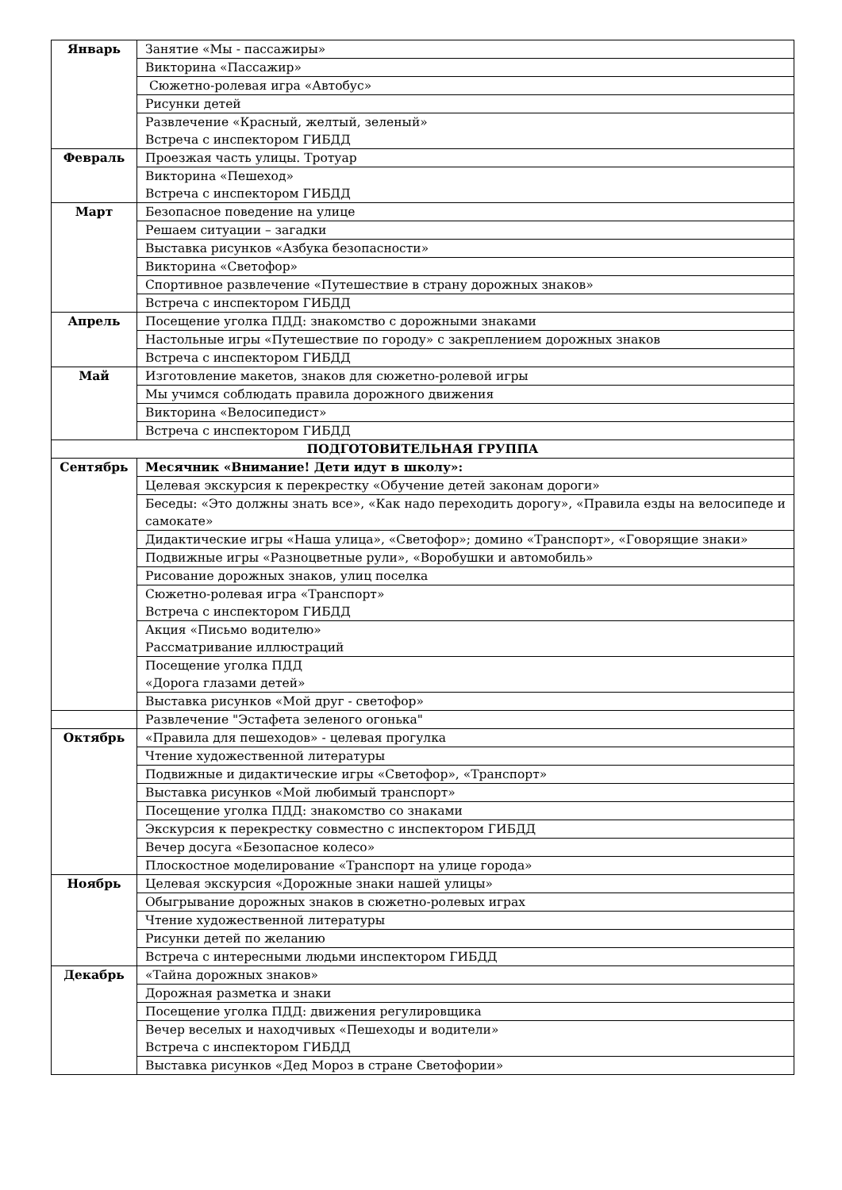| Январь | Занятие «Мы - пассажиры» |
| | Викторина «Пассажир» |
| | Сюжетно-ролевая игра «Автобус» |
| | Рисунки детей |
| | Развлечение «Красный, желтый, зеленый» Встреча с инспектором ГИБДД |
| Февраль | Проезжая часть улицы. Тротуар |
| | Викторина «Пешеход» Встреча с инспектором ГИБДД |
| Март | Безопасное поведение на улице |
| | Решаем ситуации – загадки |
| | Выставка рисунков «Азбука безопасности» |
| | Викторина «Светофор» |
| | Спортивное развлечение «Путешествие в страну дорожных знаков» |
| | Встреча с инспектором ГИБДД |
| Апрель | Посещение уголка ПДД: знакомство с дорожными знаками |
| | Настольные игры «Путешествие по городу» с закреплением дорожных знаков |
| | Встреча с инспектором ГИБДД |
| Май | Изготовление макетов, знаков для сюжетно-ролевой игры |
| | Мы учимся соблюдать правила дорожного движения |
| | Викторина «Велосипедист» |
| | Встреча с инспектором ГИБДД |
| ПОДГОТОВИТЕЛЬНАЯ ГРУППА | |
| Сентябрь | Месячник «Внимание! Дети идут в школу»: |
| | Целевая экскурсия к перекрестку «Обучение детей законам дороги» |
| | Беседы: «Это должны знать все», «Как надо переходить дорогу», «Правила езды на велосипеде и самокате» |
| | Дидактические игры «Наша улица», «Светофор»; домино «Транспорт», «Говорящие знаки» |
| | Подвижные игры «Разноцветные рули», «Воробушки и автомобиль» |
| | Рисование дорожных знаков, улиц поселка |
| | Сюжетно-ролевая игра «Транспорт» Встреча с инспектором ГИБДД |
| | Акция «Письмо водителю» Рассматривание иллюстраций |
| | Посещение уголка ПДД «Дорога глазами детей» |
| | Выставка рисунков «Мой друг - светофор» |
| | Развлечение "Эстафета зеленого огонька" |
| Октябрь | «Правила для пешеходов» - целевая прогулка |
| | Чтение художественной литературы |
| | Подвижные и дидактические игры «Светофор», «Транспорт» |
| | Выставка рисунков «Мой любимый транспорт» |
| | Посещение уголка ПДД: знакомство со знаками |
| | Экскурсия к перекрестку совместно с инспектором ГИБДД |
| | Вечер досуга «Безопасное колесо» |
| | Плоскостное моделирование «Транспорт на улице города» |
| Ноябрь | Целевая экскурсия «Дорожные знаки нашей улицы» |
| | Обыгрывание дорожных знаков в сюжетно-ролевых играх |
| | Чтение художественной литературы |
| | Рисунки детей по желанию |
| | Встреча с интересными людьми инспектором ГИБДД |
| Декабрь | «Тайна дорожных знаков» |
| | Дорожная разметка и знаки |
| | Посещение уголка ПДД: движения регулировщика |
| | Вечер веселых и находчивых «Пешеходы и водители» Встреча с инспектором ГИБДД |
| | Выставка рисунков «Дед Мороз в стране Светофории» |